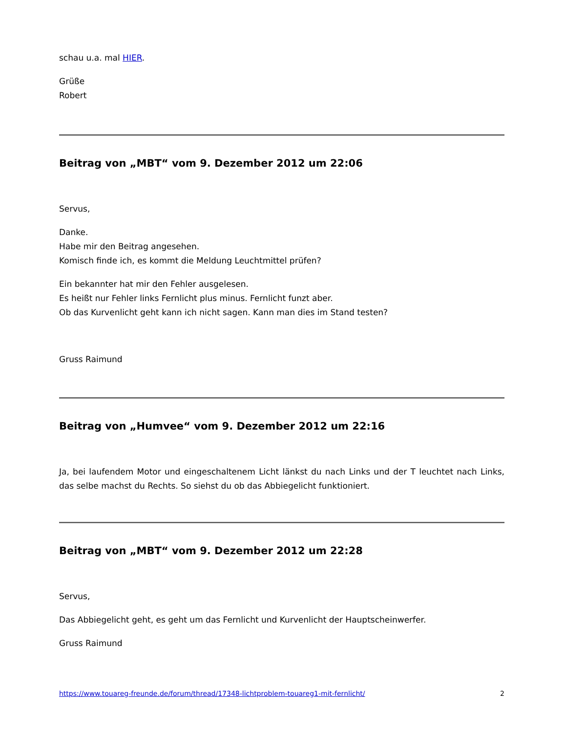schau u.a. mal HIER.
Grüße
Robert
Beitrag von „MBT“ vom 9. Dezember 2012 um 22:06
Servus,
Danke.
Habe mir den Beitrag angesehen.
Komisch finde ich, es kommt die Meldung Leuchtmittel prüfen?
Ein bekannter hat mir den Fehler ausgelesen.
Es heißt nur Fehler links Fernlicht plus minus. Fernlicht funzt aber.
Ob das Kurvenlicht geht kann ich nicht sagen. Kann man dies im Stand testen?
Gruss Raimund
Beitrag von „Humvee“ vom 9. Dezember 2012 um 22:16
Ja, bei laufendem Motor und eingeschaltenem Licht länkst du nach Links und der T leuchtet nach Links, das selbe machst du Rechts. So siehst du ob das Abbiegelicht funktioniert.
Beitrag von „MBT“ vom 9. Dezember 2012 um 22:28
Servus,
Das Abbiegelicht geht, es geht um das Fernlicht und Kurvenlicht der Hauptscheinwerfer.
Gruss Raimund
https://www.touareg-freunde.de/forum/thread/17348-lichtproblem-touareg1-mit-fernlicht/ 2